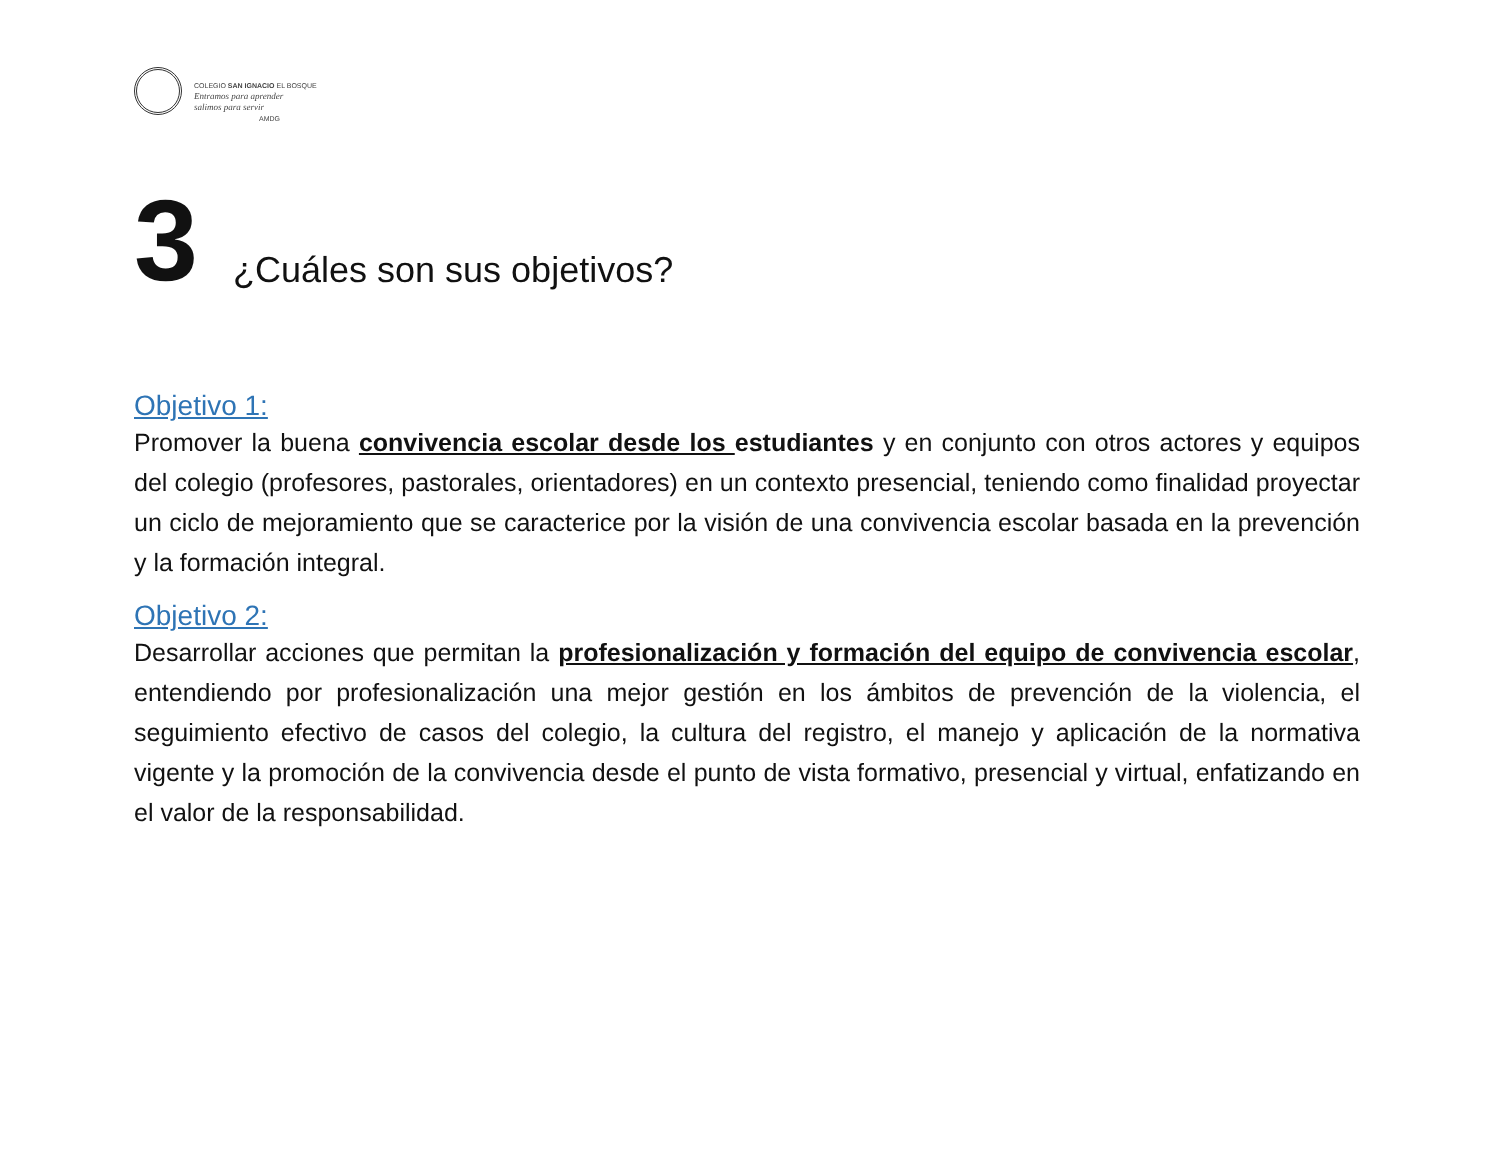COLEGIO SAN IGNACIO EL BOSQUE
Entramos para aprender
salimos para servir
AMDG
3 ¿Cuáles son sus objetivos?
Objetivo 1:
Promover la buena convivencia escolar desde los estudiantes y en conjunto con otros actores y equipos del colegio (profesores, pastorales, orientadores) en un contexto presencial, teniendo como finalidad proyectar un ciclo de mejoramiento que se caracterice por la visión de una convivencia escolar basada en la prevención y la formación integral.
Objetivo 2:
Desarrollar acciones que permitan la profesionalización y formación del equipo de convivencia escolar, entendiendo por profesionalización una mejor gestión en los ámbitos de prevención de la violencia, el seguimiento efectivo de casos del colegio, la cultura del registro, el manejo y aplicación de la normativa vigente y la promoción de la convivencia desde el punto de vista formativo, presencial y virtual, enfatizando en el valor de la responsabilidad.